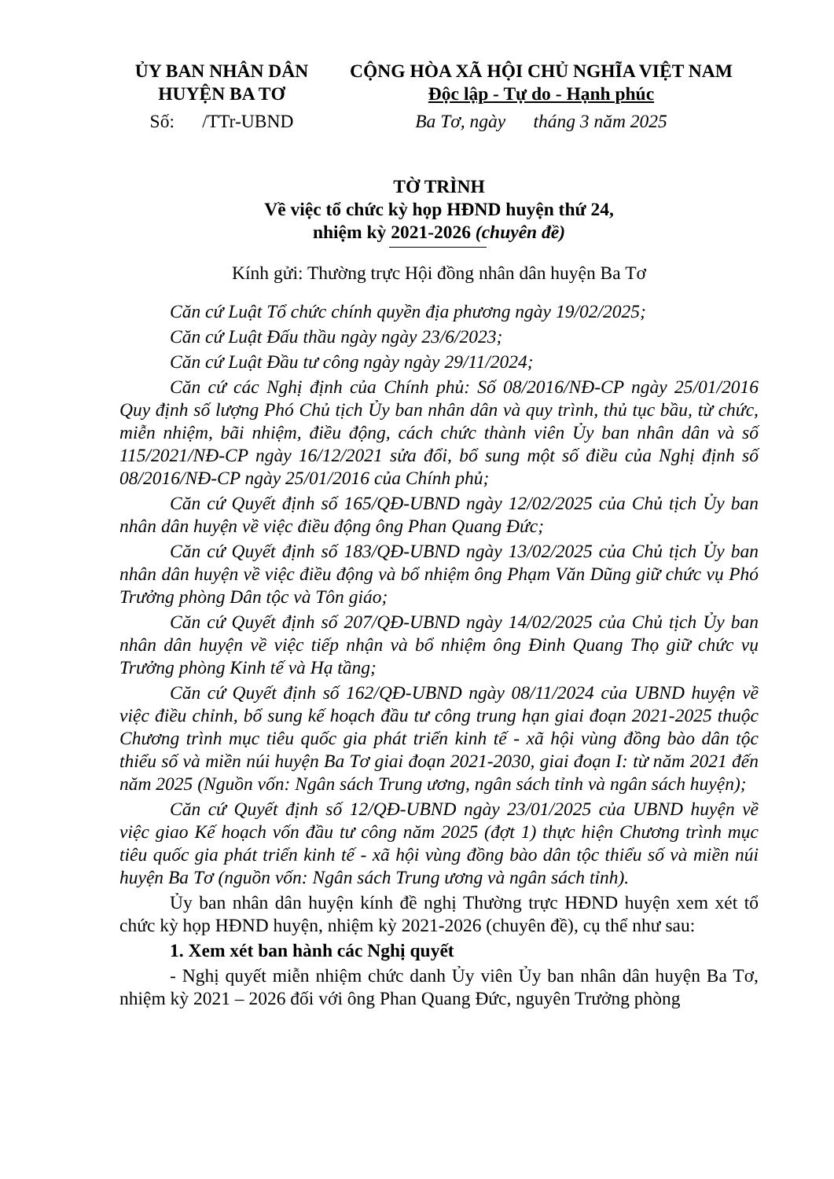ỦY BAN NHÂN DÂN
HUYỆN BA TƠ
CỘNG HÒA XÃ HỘI CHỦ NGHĨA VIỆT NAM
Độc lập - Tự do - Hạnh phúc
Số: /TTr-UBND Ba Tơ, ngày tháng 3 năm 2025
TỜ TRÌNH
Về việc tổ chức kỳ họp HĐND huyện thứ 24,
nhiệm kỳ 2021-2026 (chuyên đề)
Kính gửi: Thường trực Hội đồng nhân dân huyện Ba Tơ
Căn cứ Luật Tổ chức chính quyền địa phương ngày 19/02/2025;
Căn cứ Luật Đấu thầu ngày ngày 23/6/2023;
Căn cứ Luật Đầu tư công ngày ngày 29/11/2024;
Căn cứ các Nghị định của Chính phủ: Số 08/2016/NĐ-CP ngày 25/01/2016 Quy định số lượng Phó Chủ tịch Ủy ban nhân dân và quy trình, thủ tục bầu, từ chức, miễn nhiệm, bãi nhiệm, điều động, cách chức thành viên Ủy ban nhân dân và số 115/2021/NĐ-CP ngày 16/12/2021 sửa đổi, bổ sung một số điều của Nghị định số 08/2016/NĐ-CP ngày 25/01/2016 của Chính phủ;
Căn cứ Quyết định số 165/QĐ-UBND ngày 12/02/2025 của Chủ tịch Ủy ban nhân dân huyện về việc điều động ông Phan Quang Đức;
Căn cứ Quyết định số 183/QĐ-UBND ngày 13/02/2025 của Chủ tịch Ủy ban nhân dân huyện về việc điều động và bổ nhiệm ông Phạm Văn Dũng giữ chức vụ Phó Trưởng phòng Dân tộc và Tôn giáo;
Căn cứ Quyết định số 207/QĐ-UBND ngày 14/02/2025 của Chủ tịch Ủy ban nhân dân huyện về việc tiếp nhận và bổ nhiệm ông Đinh Quang Thọ giữ chức vụ Trưởng phòng Kinh tế và Hạ tầng;
Căn cứ Quyết định số 162/QĐ-UBND ngày 08/11/2024 của UBND huyện về việc điều chỉnh, bổ sung kế hoạch đầu tư công trung hạn giai đoạn 2021-2025 thuộc Chương trình mục tiêu quốc gia phát triển kinh tế - xã hội vùng đồng bào dân tộc thiểu số và miền núi huyện Ba Tơ giai đoạn 2021-2030, giai đoạn I: từ năm 2021 đến năm 2025 (Nguồn vốn: Ngân sách Trung ương, ngân sách tỉnh và ngân sách huyện);
Căn cứ Quyết định số 12/QĐ-UBND ngày 23/01/2025 của UBND huyện về việc giao Kế hoạch vốn đầu tư công năm 2025 (đợt 1) thực hiện Chương trình mục tiêu quốc gia phát triển kinh tế - xã hội vùng đồng bào dân tộc thiểu số và miền núi huyện Ba Tơ (nguồn vốn: Ngân sách Trung ương và ngân sách tỉnh).
Ủy ban nhân dân huyện kính đề nghị Thường trực HĐND huyện xem xét tổ chức kỳ họp HĐND huyện, nhiệm kỳ 2021-2026 (chuyên đề), cụ thể như sau:
1. Xem xét ban hành các Nghị quyết
- Nghị quyết miễn nhiệm chức danh Ủy viên Ủy ban nhân dân huyện Ba Tơ, nhiệm kỳ 2021 – 2026 đối với ông Phan Quang Đức, nguyên Trưởng phòng